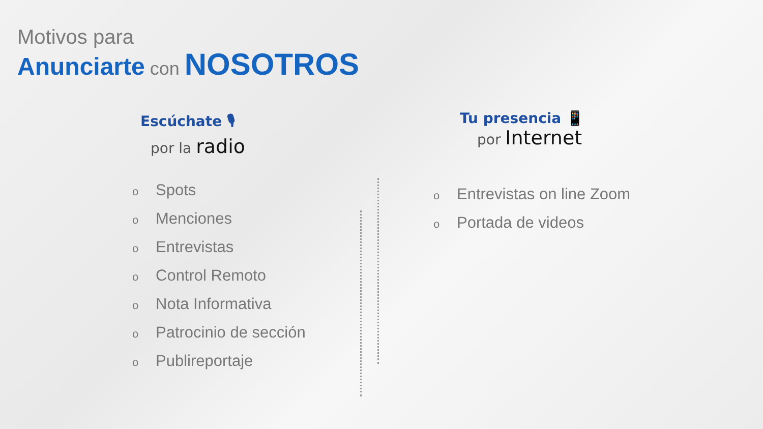Motivos para
Anunciarte con NOSOTROS
Escúchate 🎙
por la radio
Tu presencia 📱
por Internet
o Spots
o Menciones
o Entrevistas
o Control Remoto
o Nota Informativa
o Patrocinio de sección
o Publireportaje
o Entrevistas on line Zoom
o Portada de videos